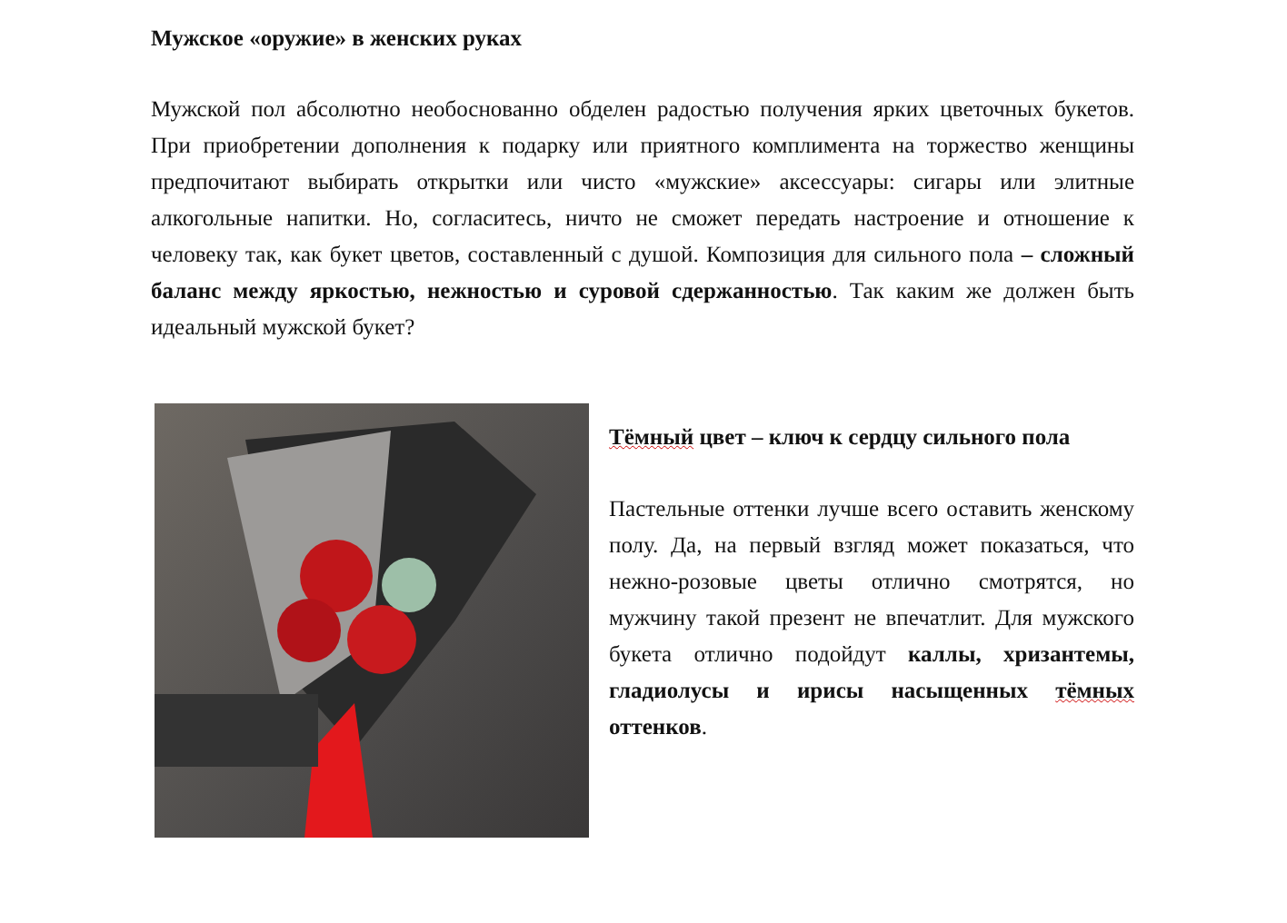Мужское «оружие» в женских руках
Мужской пол абсолютно необоснованно обделен радостью получения ярких цветочных букетов. При приобретении дополнения к подарку или приятного комплимента на торжество женщины предпочитают выбирать открытки или чисто «мужские» аксессуары: сигары или элитные алкогольные напитки. Но, согласитесь, ничто не сможет передать настроение и отношение к человеку так, как букет цветов, составленный с душой. Композиция для сильного пола – сложный баланс между яркостью, нежностью и суровой сдержанностью. Так каким же должен быть идеальный мужской букет?
Тёмный цвет – ключ к сердцу сильного пола
Пастельные оттенки лучше всего оставить женскому полу. Да, на первый взгляд может показаться, что нежно-розовые цветы отлично смотрятся, но мужчину такой презент не впечатлит. Для мужского букета отлично подойдут каллы, хризантемы, гладиолусы и ирисы насыщенных тёмных оттенков.